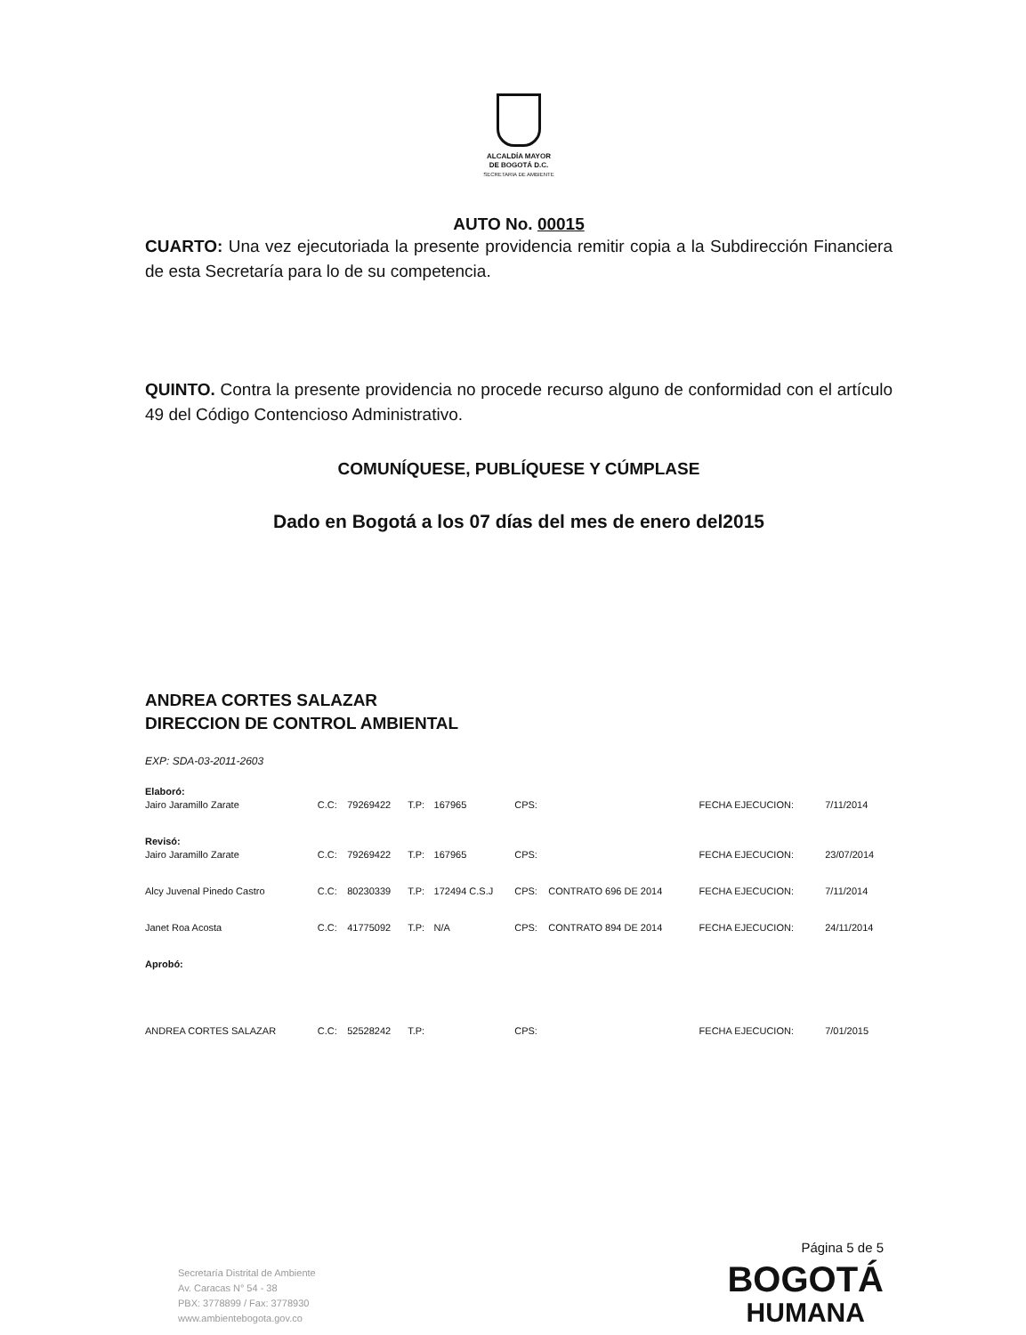ALCALDÍA MAYOR
DE BOGOTÁ D.C.
SECRETARIA DE AMBIENTE
AUTO No. 00015
CUARTO: Una vez ejecutoriada la presente providencia remitir copia a la Subdirección Financiera de esta Secretaría para lo de su competencia.
QUINTO. Contra la presente providencia no procede recurso alguno de conformidad con el artículo 49 del Código Contencioso Administrativo.
COMUNÍQUESE, PUBLÍQUESE Y CÚMPLASE
Dado en Bogotá a los 07 días del mes de enero del2015
ANDREA CORTES SALAZAR
DIRECCION DE CONTROL AMBIENTAL
EXP: SDA-03-2011-2603
| Elaboró: | | | | | | | | |
| Jairo Jaramillo Zarate | C.C: | 79269422 | T.P: | 167965 | CPS: | | FECHA EJECUCION: | 7/11/2014 |
| Revisó: | | | | | | | | |
| Jairo Jaramillo Zarate | C.C: | 79269422 | T.P: | 167965 | CPS: | | FECHA EJECUCION: | 23/07/2014 |
| Alcy Juvenal Pinedo Castro | C.C: | 80230339 | T.P: | 172494 C.S.J | CPS: | CONTRATO 696 DE 2014 | FECHA EJECUCION: | 7/11/2014 |
| Janet Roa Acosta | C.C: | 41775092 | T.P: | N/A | CPS: | CONTRATO 894 DE 2014 | FECHA EJECUCION: | 24/11/2014 |
| Aprobó: | | | | | | | | |
| ANDREA CORTES SALAZAR | C.C: | 52528242 | T.P: | | CPS: | | FECHA EJECUCION: | 7/01/2015 |
Página 5 de 5
Secretaría Distrital de Ambiente
Av. Caracas N° 54 - 38
PBX: 3778899 / Fax: 3778930
www.ambientebogota.gov.co
BOGOTÁ
HUMANA